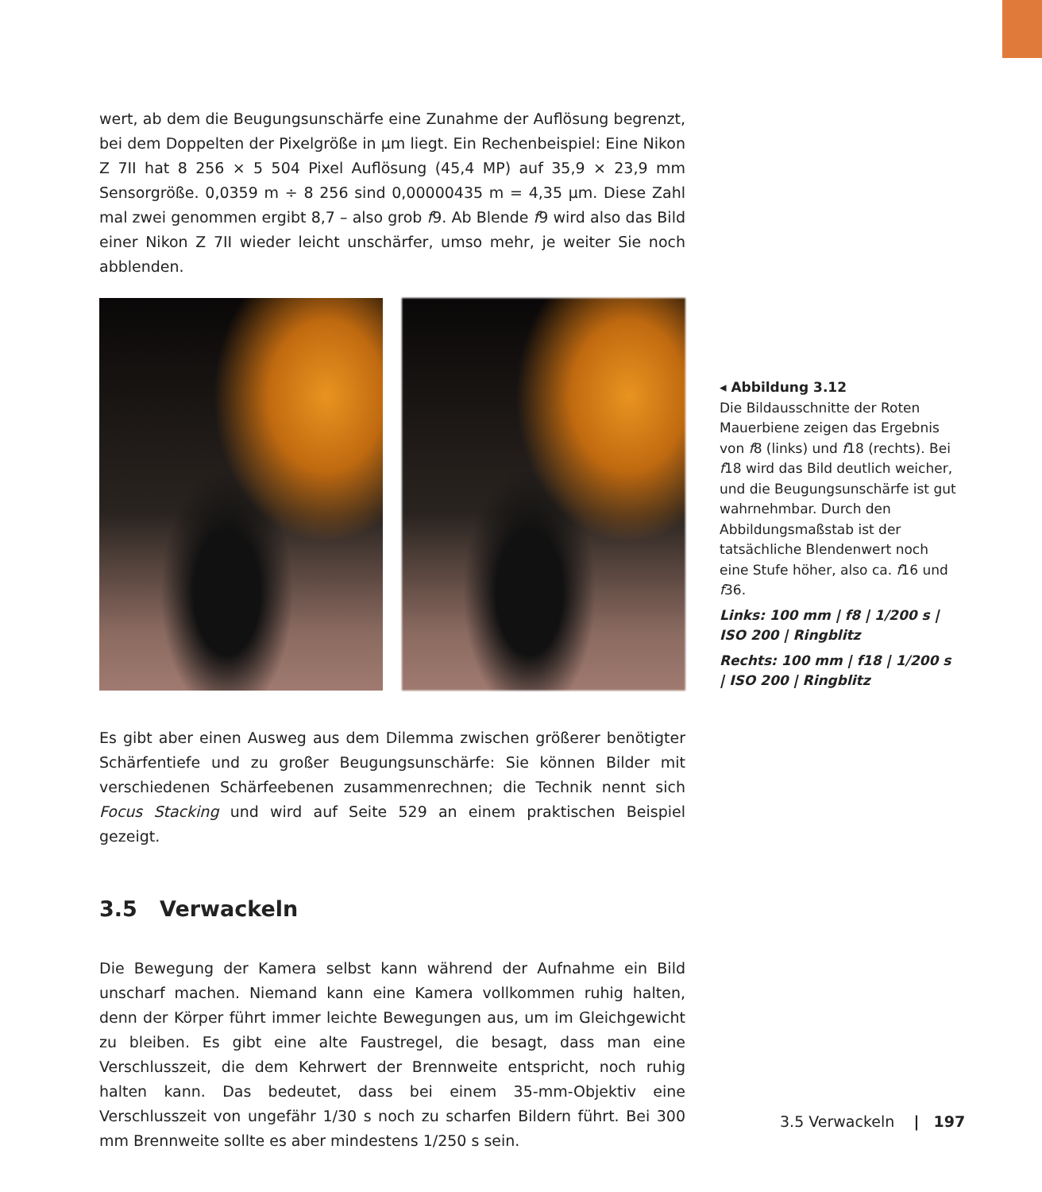wert, ab dem die Beugungsunschärfe eine Zunahme der Auflösung begrenzt, bei dem Doppelten der Pixelgröße in µm liegt. Ein Rechenbeispiel: Eine Nikon Z 7II hat 8 256 × 5 504 Pixel Auflösung (45,4 MP) auf 35,9 × 23,9 mm Sensorgröße. 0,0359 m ÷ 8 256 sind 0,00000435 m = 4,35 µm. Diese Zahl mal zwei genommen ergibt 8,7 – also grob f9. Ab Blende f9 wird also das Bild einer Nikon Z 7II wieder leicht unschärfer, umso mehr, je weiter Sie noch abblenden.
Es gibt aber einen Ausweg aus dem Dilemma zwischen größerer benötigter Schärfentiefe und zu großer Beugungsunschärfe: Sie können Bilder mit verschiedenen Schärfeebenen zusammenrechnen; die Technik nennt sich Focus Stacking und wird auf Seite 529 an einem praktischen Beispiel gezeigt.
3.5 Verwackeln
Die Bewegung der Kamera selbst kann während der Aufnahme ein Bild unscharf machen. Niemand kann eine Kamera vollkommen ruhig halten, denn der Körper führt immer leichte Bewegungen aus, um im Gleichgewicht zu bleiben. Es gibt eine alte Faustregel, die besagt, dass man eine Verschlusszeit, die dem Kehrwert der Brennweite entspricht, noch ruhig halten kann. Das bedeutet, dass bei einem 35-mm-Objektiv eine Verschlusszeit von ungefähr 1/30 s noch zu scharfen Bildern führt. Bei 300 mm Brennweite sollte es aber mindestens 1/250 s sein.
◂ Abbildung 3.12
Die Bildausschnitte der Roten Mauerbiene zeigen das Ergebnis von f8 (links) und f18 (rechts). Bei f18 wird das Bild deutlich weicher, und die Beugungsunschärfe ist gut wahrnehmbar. Durch den Abbildungsmaßstab ist der tatsächliche Blendenwert noch eine Stufe höher, also ca. f16 und f36.
Links: 100 mm | f8 | 1/200 s | ISO 200 | Ringblitz
Rechts: 100 mm | f18 | 1/200 s | ISO 200 | Ringblitz
3.5 Verwackeln | 197